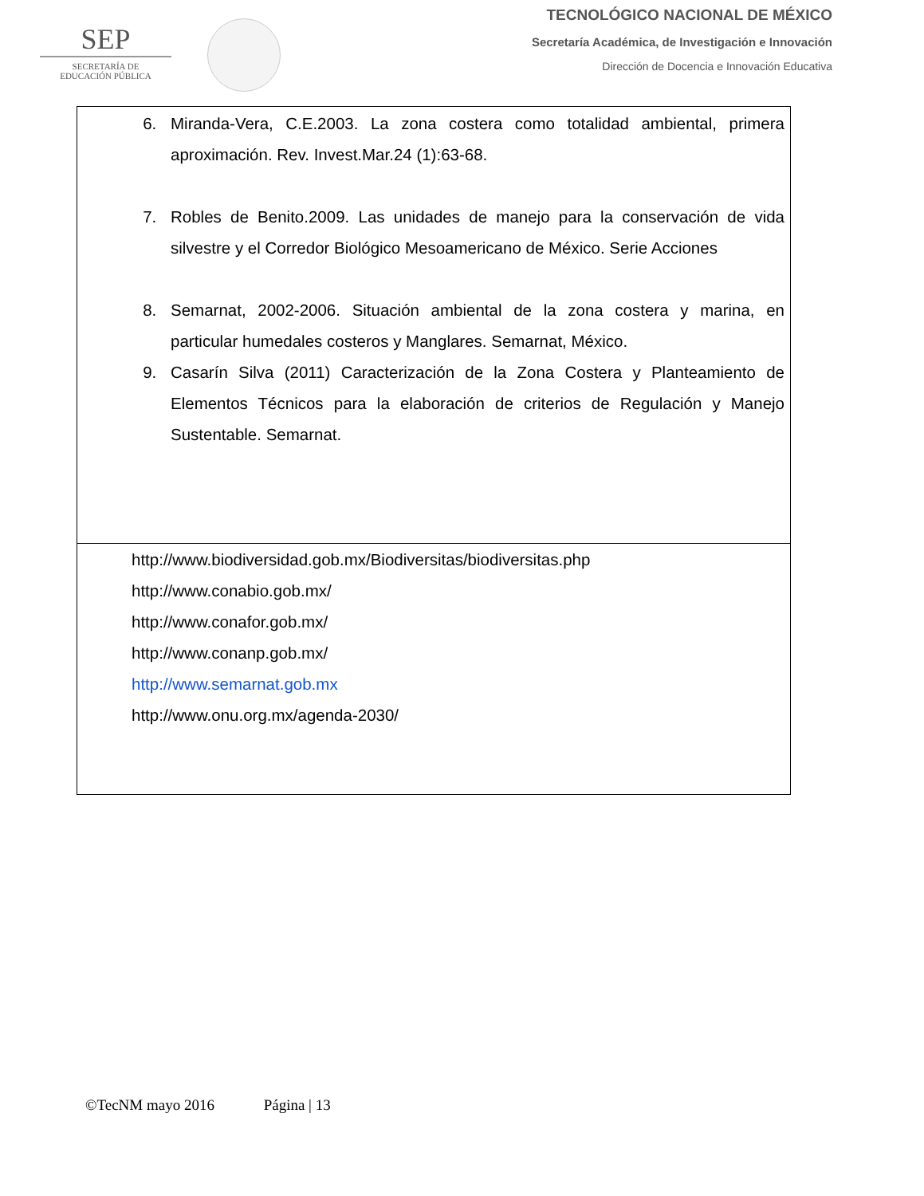SEP
SECRETARÍA DE
EDUCACIÓN PÚBLICA
TECNOLÓGICO NACIONAL DE MÉXICO
Secretaría Académica, de Investigación e Innovación
Dirección de Docencia e Innovación Educativa
| 6. Miranda-Vera, C.E.2003. La zona costera como totalidad ambiental, primera aproximación. Rev. Invest.Mar.24 (1):63-68. 7. Robles de Benito.2009. Las unidades de manejo para la conservación de vida silvestre y el Corredor Biológico Mesoamericano de México. Serie Acciones 8. Semarnat, 2002-2006. Situación ambiental de la zona costera y marina, en particular humedales costeros y Manglares. Semarnat, México. 9. Casarín Silva (2011) Caracterización de la Zona Costera y Planteamiento de Elementos Técnicos para la elaboración de criterios de Regulación y Manejo Sustentable. Semarnat. |
| http://www.biodiversidad.gob.mx/Biodiversitas/biodiversitas.php http://www.conabio.gob.mx/ http://www.conafor.gob.mx/ http://www.conanp.gob.mx/ http://www.semarnat.gob.mx http://www.onu.org.mx/agenda-2030/ |
©TecNM mayo 2016 Página | 13